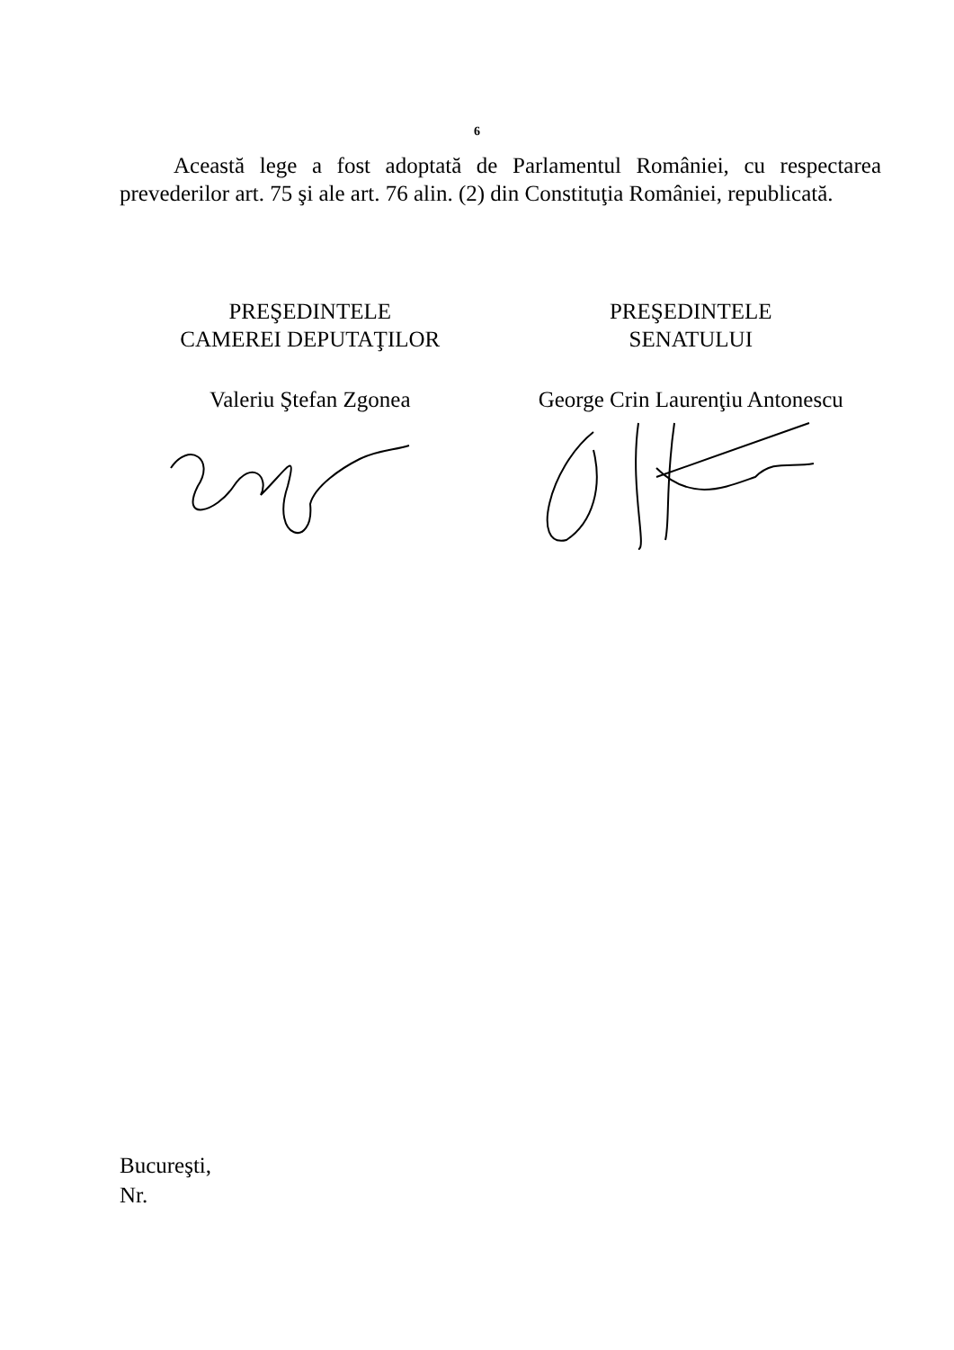6
Această lege a fost adoptată de Parlamentul României, cu respectarea prevederilor art. 75 şi ale art. 76 alin. (2) din Constituţia României, republicată.
PREŞEDINTELE
CAMEREI DEPUTAŢILOR
Valeriu Ştefan Zgonea
PREŞEDINTELE
SENATULUI
George Crin Laurenţiu Antonescu
Bucureşti,
Nr.